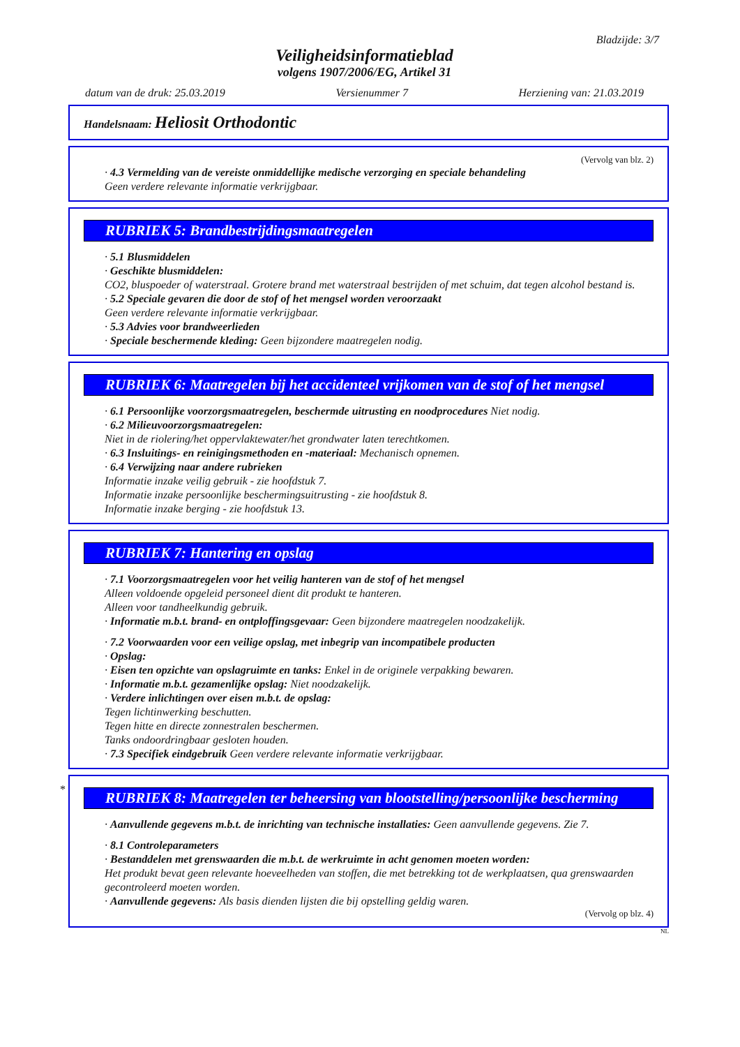Bladzijde: 3/7
Veiligheidsinformatieblad
volgens 1907/2006/EG, Artikel 31
datum van de druk: 25.03.2019 Versienummer 7 Herziening van: 21.03.2019
Handelsnaam: Heliosit Orthodontic
(Vervolg van blz. 2)
· 4.3 Vermelding van de vereiste onmiddellijke medische verzorging en speciale behandeling
Geen verdere relevante informatie verkrijgbaar.
RUBRIEK 5: Brandbestrijdingsmaatregelen
· 5.1 Blusmiddelen
· Geschikte blusmiddelen:
CO2, bluspoeder of waterstraal. Grotere brand met waterstraal bestrijden of met schuim, dat tegen alcohol bestand is.
· 5.2 Speciale gevaren die door de stof of het mengsel worden veroorzaakt
Geen verdere relevante informatie verkrijgbaar.
· 5.3 Advies voor brandweerlieden
· Speciale beschermende kleding: Geen bijzondere maatregelen nodig.
RUBRIEK 6: Maatregelen bij het accidenteel vrijkomen van de stof of het mengsel
· 6.1 Persoonlijke voorzorgsmaatregelen, beschermde uitrusting en noodprocedures Niet nodig.
· 6.2 Milieuvoorzorgsmaatregelen:
Niet in de riolering/het oppervlaktewater/het grondwater laten terechtkomen.
· 6.3 Insluitings- en reinigingsmethoden en -materiaal: Mechanisch opnemen.
· 6.4 Verwijzing naar andere rubrieken
Informatie inzake veilig gebruik - zie hoofdstuk 7.
Informatie inzake persoonlijke beschermingsuitrusting - zie hoofdstuk 8.
Informatie inzake berging - zie hoofdstuk 13.
RUBRIEK 7: Hantering en opslag
· 7.1 Voorzorgsmaatregelen voor het veilig hanteren van de stof of het mengsel
Alleen voldoende opgeleid personeel dient dit produkt te hanteren.
Alleen voor tandheelkundig gebruik.
· Informatie m.b.t. brand- en ontploffingsgevaar: Geen bijzondere maatregelen noodzakelijk.
· 7.2 Voorwaarden voor een veilige opslag, met inbegrip van incompatibele producten
· Opslag:
· Eisen ten opzichte van opslagruimte en tanks: Enkel in de originele verpakking bewaren.
· Informatie m.b.t. gezamenlijke opslag: Niet noodzakelijk.
· Verdere inlichtingen over eisen m.b.t. de opslag:
Tegen lichtinwerking beschutten.
Tegen hitte en directe zonnestralen beschermen.
Tanks ondoordringbaar gesloten houden.
· 7.3 Specifiek eindgebruik Geen verdere relevante informatie verkrijgbaar.
*
RUBRIEK 8: Maatregelen ter beheersing van blootstelling/persoonlijke bescherming
· Aanvullende gegevens m.b.t. de inrichting van technische installaties: Geen aanvullende gegevens. Zie 7.
· 8.1 Controleparameters
· Bestanddelen met grenswaarden die m.b.t. de werkruimte in acht genomen moeten worden:
Het produkt bevat geen relevante hoeveelheden van stoffen, die met betrekking tot de werkplaatsen, qua grenswaarden gecontroleerd moeten worden.
· Aanvullende gegevens: Als basis dienden lijsten die bij opstelling geldig waren.
(Vervolg op blz. 4)
NL